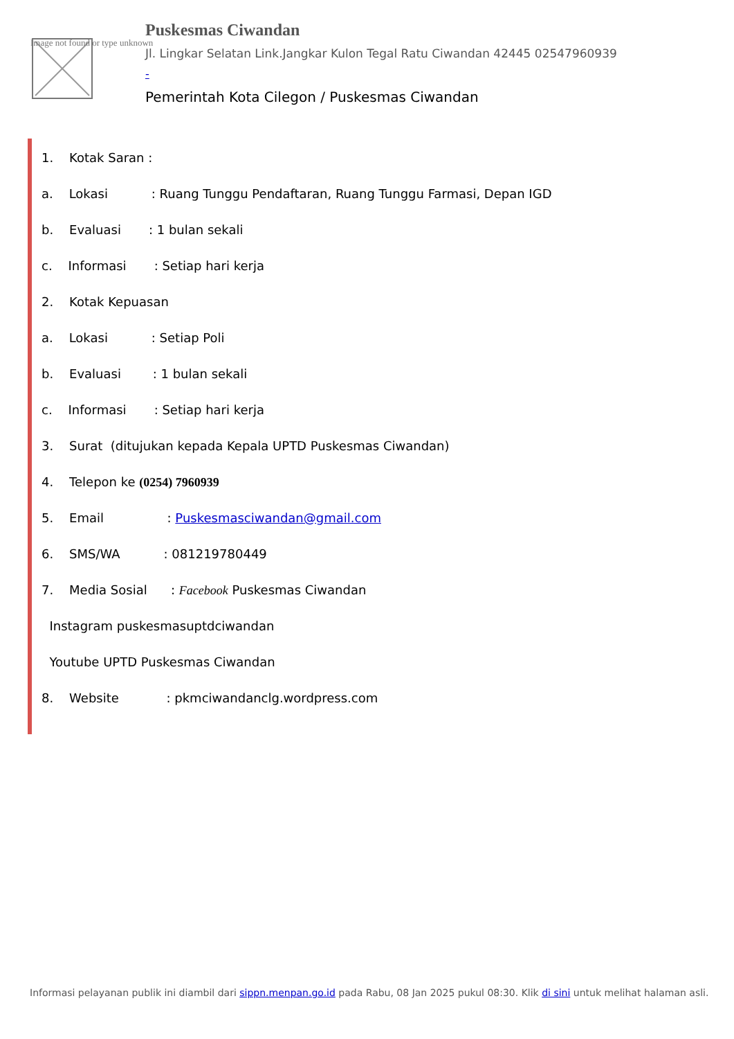Image not found or type unknown
Puskesmas Ciwandan
Jl. Lingkar Selatan Link.Jangkar Kulon Tegal Ratu Ciwandan 42445 02547960939
-
Pemerintah Kota Cilegon / Puskesmas Ciwandan
1. Kotak Saran :
a. Lokasi : Ruang Tunggu Pendaftaran, Ruang Tunggu Farmasi, Depan IGD
b. Evaluasi : 1 bulan sekali
c. Informasi : Setiap hari kerja
2. Kotak Kepuasan
a. Lokasi : Setiap Poli
b. Evaluasi : 1 bulan sekali
c. Informasi : Setiap hari kerja
3. Surat (ditujukan kepada Kepala UPTD Puskesmas Ciwandan)
4. Telepon ke (0254) 7960939
5. Email : Puskesmasciwandan@gmail.com
6. SMS/WA : 081219780449
7. Media Sosial : Facebook Puskesmas Ciwandan
Instagram puskesmasuptdciwandan
Youtube UPTD Puskesmas Ciwandan
8. Website : pkmciwandanclg.wordpress.com
Informasi pelayanan publik ini diambil dari sippn.menpan.go.id pada Rabu, 08 Jan 2025 pukul 08:30. Klik di sini untuk melihat halaman asli.